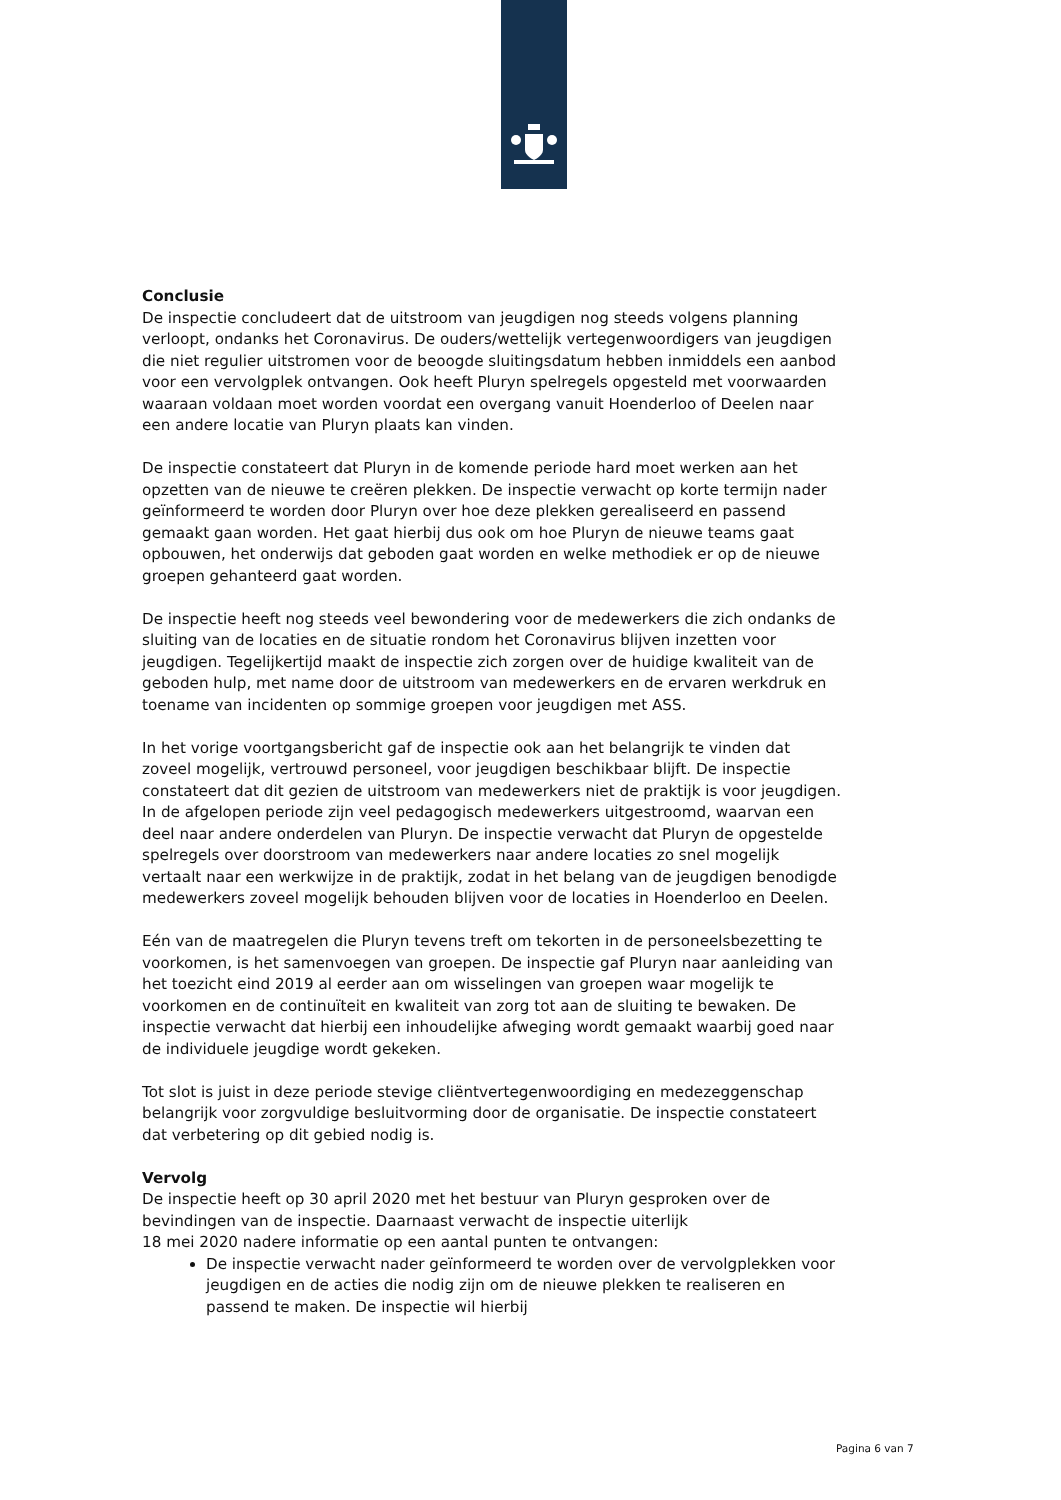Conclusie
De inspectie concludeert dat de uitstroom van jeugdigen nog steeds volgens planning verloopt, ondanks het Coronavirus. De ouders/wettelijk vertegenwoordigers van jeugdigen die niet regulier uitstromen voor de beoogde sluitingsdatum hebben inmiddels een aanbod voor een vervolgplek ontvangen. Ook heeft Pluryn spelregels opgesteld met voorwaarden waaraan voldaan moet worden voordat een overgang vanuit Hoenderloo of Deelen naar een andere locatie van Pluryn plaats kan vinden.
De inspectie constateert dat Pluryn in de komende periode hard moet werken aan het opzetten van de nieuwe te creëren plekken. De inspectie verwacht op korte termijn nader geïnformeerd te worden door Pluryn over hoe deze plekken gerealiseerd en passend gemaakt gaan worden. Het gaat hierbij dus ook om hoe Pluryn de nieuwe teams gaat opbouwen, het onderwijs dat geboden gaat worden en welke methodiek er op de nieuwe groepen gehanteerd gaat worden.
De inspectie heeft nog steeds veel bewondering voor de medewerkers die zich ondanks de sluiting van de locaties en de situatie rondom het Coronavirus blijven inzetten voor jeugdigen. Tegelijkertijd maakt de inspectie zich zorgen over de huidige kwaliteit van de geboden hulp, met name door de uitstroom van medewerkers en de ervaren werkdruk en toename van incidenten op sommige groepen voor jeugdigen met ASS.
In het vorige voortgangsbericht gaf de inspectie ook aan het belangrijk te vinden dat zoveel mogelijk, vertrouwd personeel, voor jeugdigen beschikbaar blijft. De inspectie constateert dat dit gezien de uitstroom van medewerkers niet de praktijk is voor jeugdigen. In de afgelopen periode zijn veel pedagogisch medewerkers uitgestroomd, waarvan een deel naar andere onderdelen van Pluryn. De inspectie verwacht dat Pluryn de opgestelde spelregels over doorstroom van medewerkers naar andere locaties zo snel mogelijk vertaalt naar een werkwijze in de praktijk, zodat in het belang van de jeugdigen benodigde medewerkers zoveel mogelijk behouden blijven voor de locaties in Hoenderloo en Deelen.
Eén van de maatregelen die Pluryn tevens treft om tekorten in de personeelsbezetting te voorkomen, is het samenvoegen van groepen. De inspectie gaf Pluryn naar aanleiding van het toezicht eind 2019 al eerder aan om wisselingen van groepen waar mogelijk te voorkomen en de continuïteit en kwaliteit van zorg tot aan de sluiting te bewaken. De inspectie verwacht dat hierbij een inhoudelijke afweging wordt gemaakt waarbij goed naar de individuele jeugdige wordt gekeken.
Tot slot is juist in deze periode stevige cliëntvertegenwoordiging en medezeggenschap belangrijk voor zorgvuldige besluitvorming door de organisatie. De inspectie constateert dat verbetering op dit gebied nodig is.
Vervolg
De inspectie heeft op 30 april 2020 met het bestuur van Pluryn gesproken over de bevindingen van de inspectie. Daarnaast verwacht de inspectie uiterlijk
18 mei 2020 nadere informatie op een aantal punten te ontvangen:
De inspectie verwacht nader geïnformeerd te worden over de vervolgplekken voor jeugdigen en de acties die nodig zijn om de nieuwe plekken te realiseren en passend te maken. De inspectie wil hierbij
Pagina 6 van 7